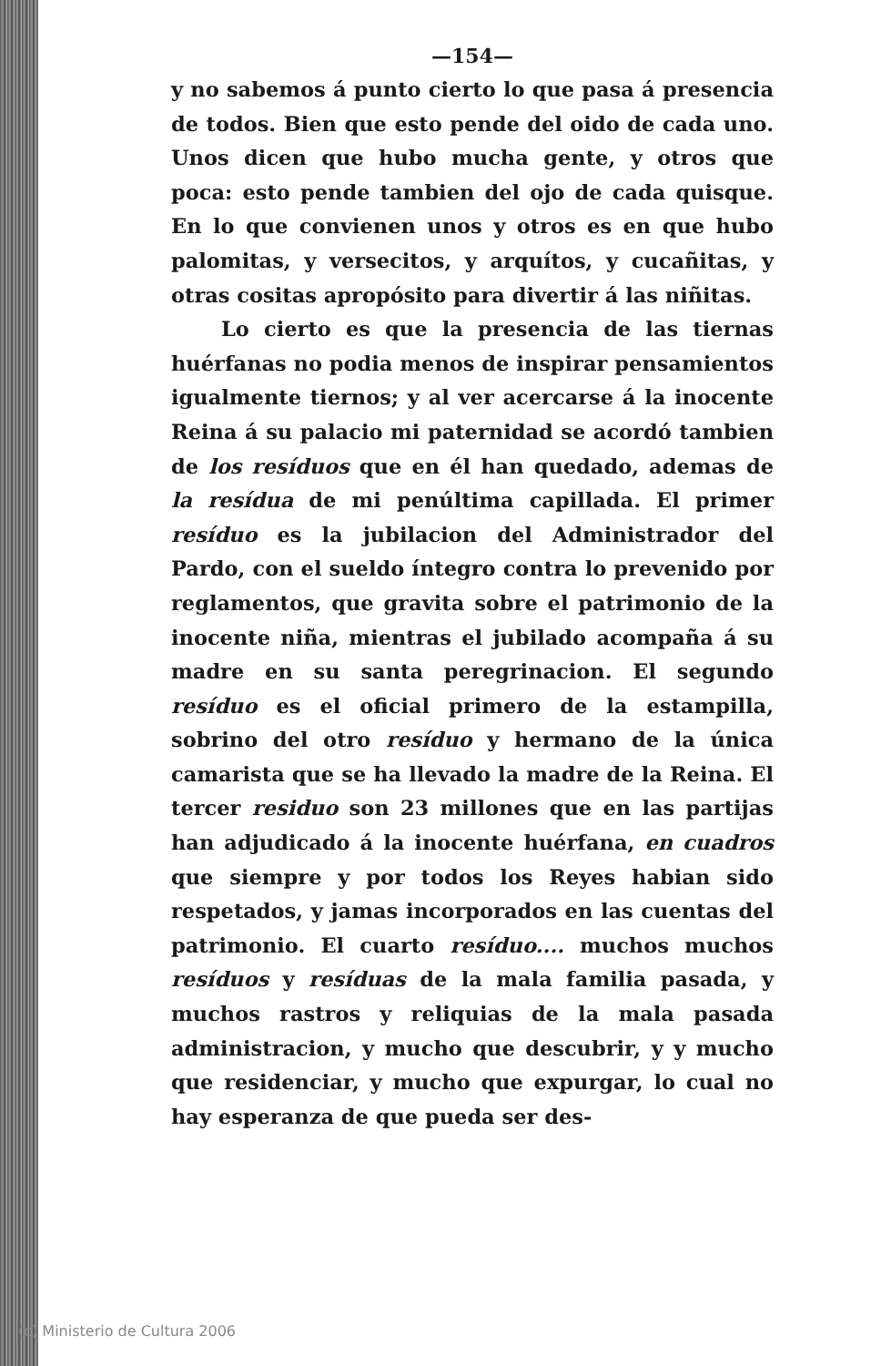—154—
y no sabemos á punto cierto lo que pasa á presencia de todos. Bien que esto pende del oido de cada uno. Unos dicen que hubo mucha gente, y otros que poca: esto pende tambien del ojo de cada quisque. En lo que convienen unos y otros es en que hubo palomitas, y versecitos, y arquítos, y cucañitas, y otras cositas apropósito para divertir á las niñitas.
Lo cierto es que la presencia de las tiernas huérfanas no podia menos de inspirar pensamientos igualmente tiernos; y al ver acercarse á la inocente Reina á su palacio mi paternidad se acordó tambien de los resíduos que en él han quedado, ademas de la resídua de mi penúltima capillada. El primer resíduo es la jubilacion del Administrador del Pardo, con el sueldo íntegro contra lo prevenido por reglamentos, que gravita sobre el patrimonio de la inocente niña, mientras el jubilado acompaña á su madre en su santa peregrinacion. El segundo resíduo es el oficial primero de la estampilla, sobrino del otro resíduo y hermano de la única camarista que se ha llevado la madre de la Reina. El tercer residuo son 23 millones que en las partijas han adjudicado á la inocente huérfana, en cuadros que siempre y por todos los Reyes habian sido respetados, y jamas incorporados en las cuentas del patrimonio. El cuarto resíduo.... muchos muchos resíduos y resíduas de la mala familia pasada, y muchos rastros y reliquias de la mala pasada administracion, y mucho que descubrir, y y mucho que residenciar, y mucho que expurgar, lo cual no hay esperanza de que pueda ser des-
(c) Ministerio de Cultura 2006